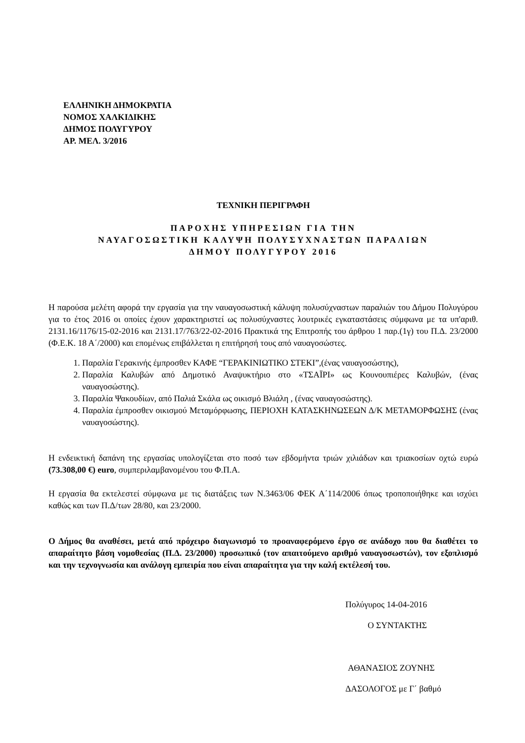ΕΛΛΗΝΙΚΗ ΔΗΜΟΚΡΑΤΙΑ
ΝΟΜΟΣ ΧΑΛΚΙΔΙΚΗΣ
ΔΗΜΟΣ ΠΟΛΥΓΥΡΟΥ
ΑΡ. ΜΕΛ. 3/2016
ΤΕΧΝΙΚΗ ΠΕΡΙΓΡΑΦΗ
ΠΑΡΟΧΗΣ ΥΠΗΡΕΣΙΩΝ ΓΙΑ ΤΗΝ
ΝΑΥΑΓΟΣΩΣΤΙΚΗ ΚΑΛΥΨΗ ΠΟΛΥΣΥΧΝΑΣΤΩΝ ΠΑΡΑΛΙΩΝ
ΔΗΜΟΥ ΠΟΛΥΓΥΡΟΥ 2016
Η παρούσα μελέτη αφορά την εργασία για την ναυαγοσωστική κάλυψη πολυσύχναστων παραλιών του Δήμου Πολυγύρου για το έτος 2016 οι οποίες έχουν χαρακτηριστεί ως πολυσύχναστες λουτρικές εγκαταστάσεις σύμφωνα με τα υπ'αριθ. 2131.16/1176/15-02-2016 και 2131.17/763/22-02-2016 Πρακτικά της Επιτροπής του άρθρου 1 παρ.(1γ) του Π.Δ. 23/2000 (Φ.Ε.Κ. 18 Α΄/2000) και επομένως επιβάλλεται η επιτήρησή τους από ναυαγοσώστες.
1. Παραλία Γερακινής έμπροσθεν ΚΑΦΕ “ΓΕΡΑΚΙΝΙΩΤΙΚΟ ΣΤΕΚΙ”,(ένας ναυαγοσώστης),
2. Παραλία Καλυβών από Δημοτικό Αναψυκτήριο στο «ΤΣΑΪΡΙ» ως Κουνουπιέρες Καλυβών, (ένας ναυαγοσώστης).
3. Παραλία Ψακουδίων, από Παλιά Σκάλα ως οικισμό Βλιάλη , (ένας ναυαγοσώστης).
4. Παραλία έμπροσθεν οικισμού Μεταμόρφωσης, ΠΕΡΙΟΧΗ ΚΑΤΑΣΚΗΝΩΣΕΩΝ Δ/Κ ΜΕΤΑΜΟΡΦΩΣΗΣ (ένας ναυαγοσώστης).
Η ενδεικτική δαπάνη της εργασίας υπολογίζεται στο ποσό των εβδομήντα τριών χιλιάδων και τριακοσίων οχτώ ευρώ (73.308,00 €) euro, συμπεριλαμβανομένου του Φ.Π.Α.
Η εργασία θα εκτελεστεί σύμφωνα με τις διατάξεις των Ν.3463/06 ΦΕΚ Α΄114/2006 όπως τροποποιήθηκε και ισχύει καθώς και των Π.Δ/των 28/80, και 23/2000.
Ο Δήμος θα αναθέσει, μετά από πρόχειρο διαγωνισμό το προαναφερόμενο έργο σε ανάδοχο που θα διαθέτει το απαραίτητο βάση νομοθεσίας (Π.Δ. 23/2000) προσωπικό (τον απαιτούμενο αριθμό ναυαγοσωστών), τον εξοπλισμό και την τεχνογνωσία και ανάλογη εμπειρία που είναι απαραίτητα για την καλή εκτέλεσή του.
Πολύγυρος 14-04-2016
Ο ΣΥΝΤΑΚΤΗΣ
ΑΘΑΝΑΣΙΟΣ ΖΟΥΝΗΣ
ΔΑΣΟΛΟΓΟΣ με Γ΄ βαθμό